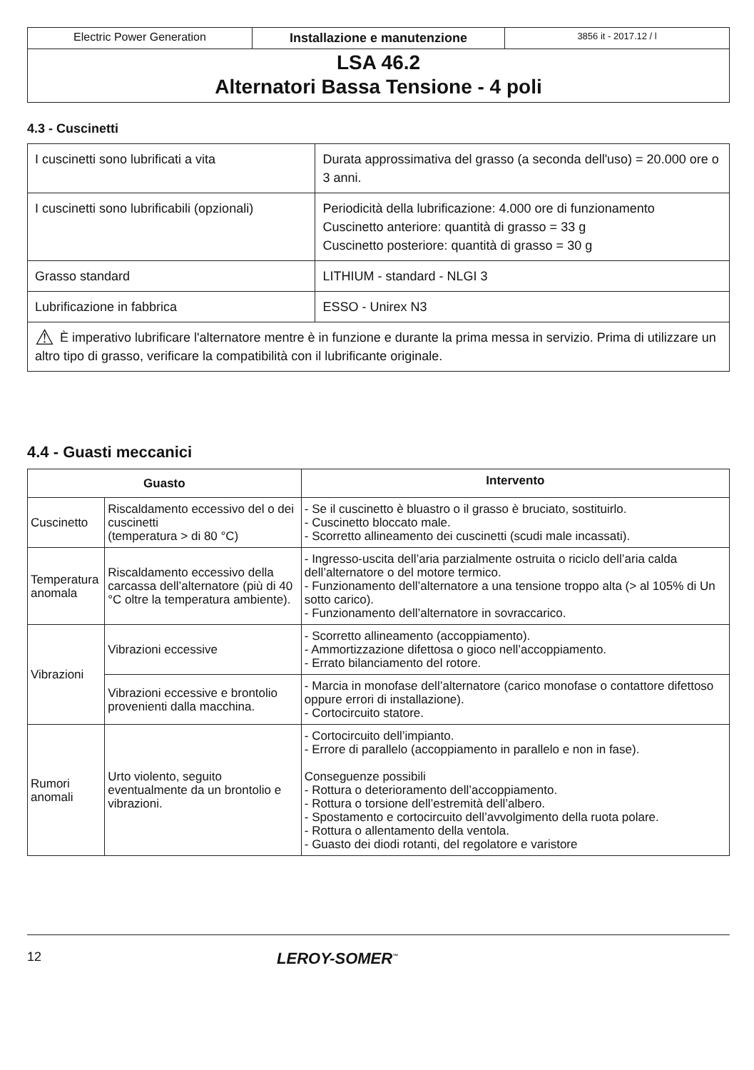| Electric Power Generation | Installazione e manutenzione | 3856 it - 2017.12 / l |
LSA 46.2
Alternatori Bassa Tensione - 4 poli
4.3 - Cuscinetti
| I cuscinetti sono lubrificati a vita | Durata approssimativa del grasso (a seconda dell'uso) = 20.000 ore o 3 anni. |
| I cuscinetti sono lubrificabili (opzionali) | Periodicità della lubrificazione: 4.000 ore di funzionamento Cuscinetto anteriore: quantità di grasso = 33 g Cuscinetto posteriore: quantità di grasso = 30 g |
| Grasso standard | LITHIUM - standard - NLGI 3 |
| Lubrificazione in fabbrica | ESSO - Unirex N3 |
| ⚠ È imperativo lubrificare l'alternatore mentre è in funzione e durante la prima messa in servizio. Prima di utilizzare un altro tipo di grasso, verificare la compatibilità con il lubrificante originale. | |
4.4 - Guasti meccanici
| Guasto | | Intervento |
| --- | --- | --- |
| Cuscinetto | Riscaldamento eccessivo del o dei cuscinetti (temperatura > di 80 °C) | - Se il cuscinetto è bluastro o il grasso è bruciato, sostituirlo. - Cuscinetto bloccato male. - Scorretto allineamento dei cuscinetti (scudi male incassati). |
| Temperatura anomala | Riscaldamento eccessivo della carcassa dell’alternatore (più di 40 °C oltre la temperatura ambiente). | - Ingresso-uscita dell’aria parzialmente ostruita o riciclo dell’aria calda dell’alternatore o del motore termico. - Funzionamento dell’alternatore a una tensione troppo alta (> al 105% di Un sotto carico). - Funzionamento dell’alternatore in sovraccarico. |
| Vibrazioni | Vibrazioni eccessive | - Scorretto allineamento (accoppiamento). - Ammortizzazione difettosa o gioco nell’accoppiamento. - Errato bilanciamento del rotore. |
| | Vibrazioni eccessive e brontolio provenienti dalla macchina. | - Marcia in monofase dell’alternatore (carico monofase o contattore difettoso oppure errori di installazione). - Cortocircuito statore. |
| Rumori anomali | Urto violento, seguito eventualmente da un brontolio e vibrazioni. | - Cortocircuito dell’impianto. - Errore di parallelo (accoppiamento in parallelo e non in fase). Conseguenze possibili - Rottura o deterioramento dell’accoppiamento. - Rottura o torsione dell’estremità dell’albero. - Spostamento e cortocircuito dell’avvolgimento della ruota polare. - Rottura o allentamento della ventola. - Guasto dei diodi rotanti, del regolatore e varistore |
12 LEROY-SOMER<sup>™</sup>